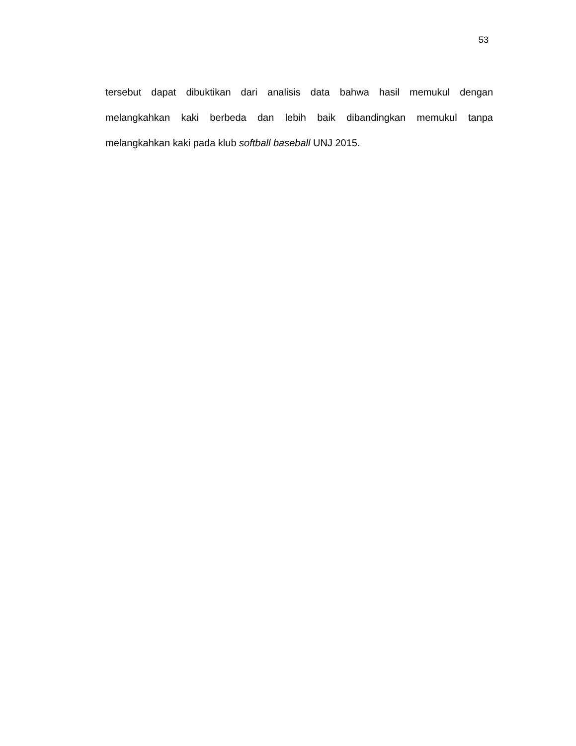53
tersebut dapat dibuktikan dari analisis data bahwa hasil memukul dengan melangkahkan kaki berbeda dan lebih baik dibandingkan memukul tanpa melangkahkan kaki pada klub softball baseball UNJ 2015.